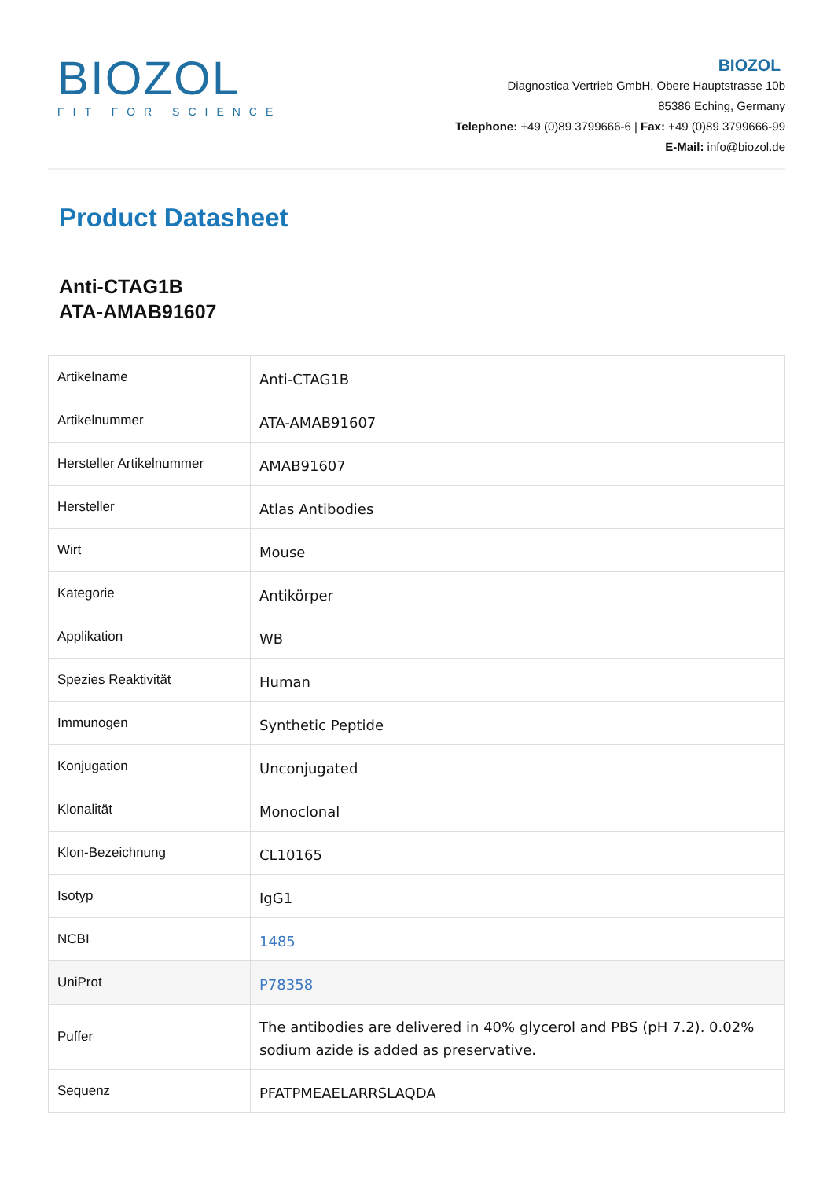BIOZOL
FIT FOR SCIENCE
BIOZOL
Diagnostica Vertrieb GmbH, Obere Hauptstrasse 10b
85386 Eching, Germany
Telephone: +49 (0)89 3799666-6 | Fax: +49 (0)89 3799666-99
E-Mail: info@biozol.de
Product Datasheet
Anti-CTAG1B
ATA-AMAB91607
| Artikelname | Anti-CTAG1B |
| Artikelnummer | ATA-AMAB91607 |
| Hersteller Artikelnummer | AMAB91607 |
| Hersteller | Atlas Antibodies |
| Wirt | Mouse |
| Kategorie | Antikörper |
| Applikation | WB |
| Spezies Reaktivität | Human |
| Immunogen | Synthetic Peptide |
| Konjugation | Unconjugated |
| Klonalität | Monoclonal |
| Klon-Bezeichnung | CL10165 |
| Isotyp | IgG1 |
| NCBI | 1485 |
| UniProt | P78358 |
| Puffer | The antibodies are delivered in 40% glycerol and PBS (pH 7.2). 0.02% sodium azide is added as preservative. |
| Sequenz | PFATPMEAELARRSLAQDA |